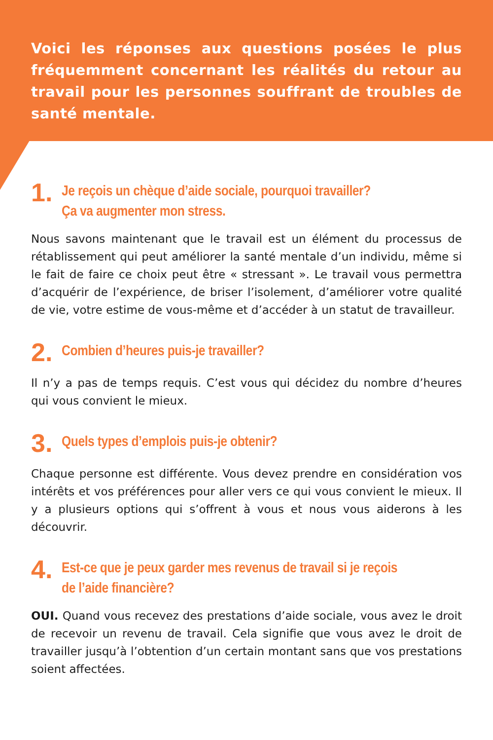Voici les réponses aux questions posées le plus fréquemment concernant les réalités du retour au travail pour les personnes souffrant de troubles de santé mentale.
1.
Je reçois un chèque d’aide sociale, pourquoi travailler?
Ça va augmenter mon stress.
Nous savons maintenant que le travail est un élément du processus de rétablissement qui peut améliorer la santé mentale d’un individu, même si le fait de faire ce choix peut être « stressant ». Le travail vous permettra d’acquérir de l’expérience, de briser l’isolement, d’améliorer votre qualité de vie, votre estime de vous-même et d’accéder à un statut de travailleur.
2.
Combien d’heures puis-je travailler?
Il n’y a pas de temps requis. C’est vous qui décidez du nombre d’heures qui vous convient le mieux.
3.
Quels types d’emplois puis-je obtenir?
Chaque personne est différente. Vous devez prendre en considération vos intérêts et vos préférences pour aller vers ce qui vous convient le mieux. Il y a plusieurs options qui s’offrent à vous et nous vous aiderons à les découvrir.
4.
Est-ce que je peux garder mes revenus de travail si je reçois
de l’aide financière?
OUI. Quand vous recevez des prestations d’aide sociale, vous avez le droit de recevoir un revenu de travail. Cela signifie que vous avez le droit de travailler jusqu’à l’obtention d’un certain montant sans que vos prestations soient affectées.